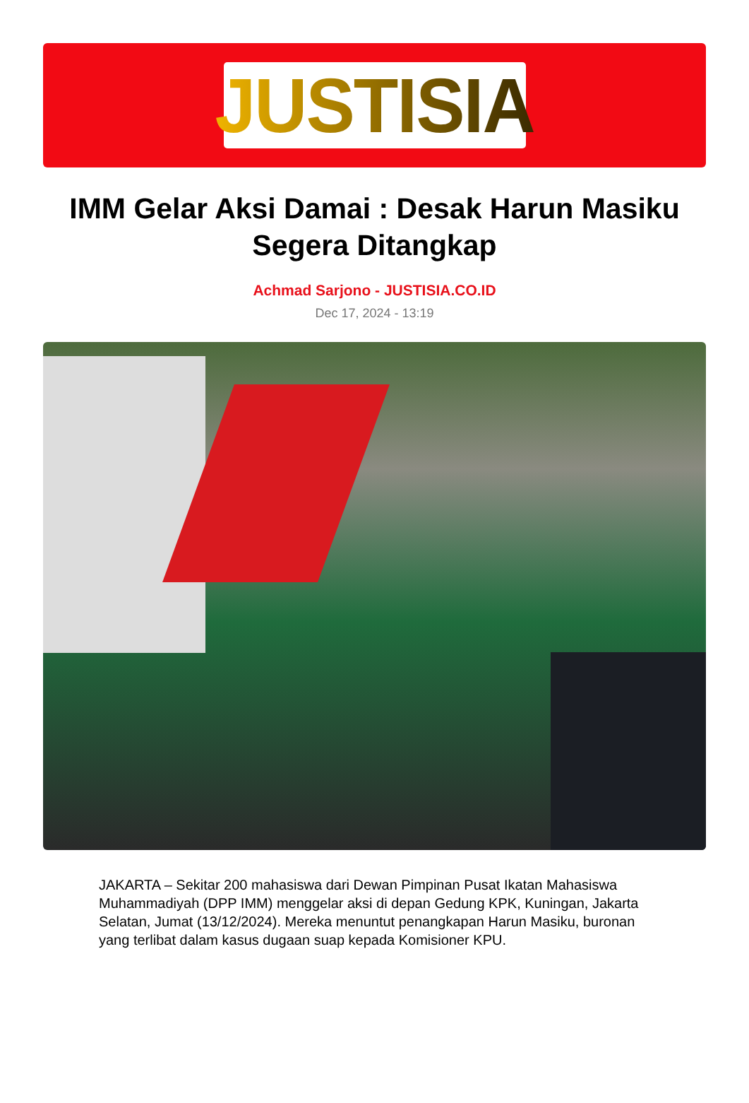JUSTISIA
IMM Gelar Aksi Damai : Desak Harun Masiku Segera Ditangkap
Achmad Sarjono - JUSTISIA.CO.ID
Dec 17, 2024 - 13:19
JAKARTA – Sekitar 200 mahasiswa dari Dewan Pimpinan Pusat Ikatan Mahasiswa Muhammadiyah (DPP IMM) menggelar aksi di depan Gedung KPK, Kuningan, Jakarta Selatan, Jumat (13/12/2024). Mereka menuntut penangkapan Harun Masiku, buronan yang terlibat dalam kasus dugaan suap kepada Komisioner KPU.